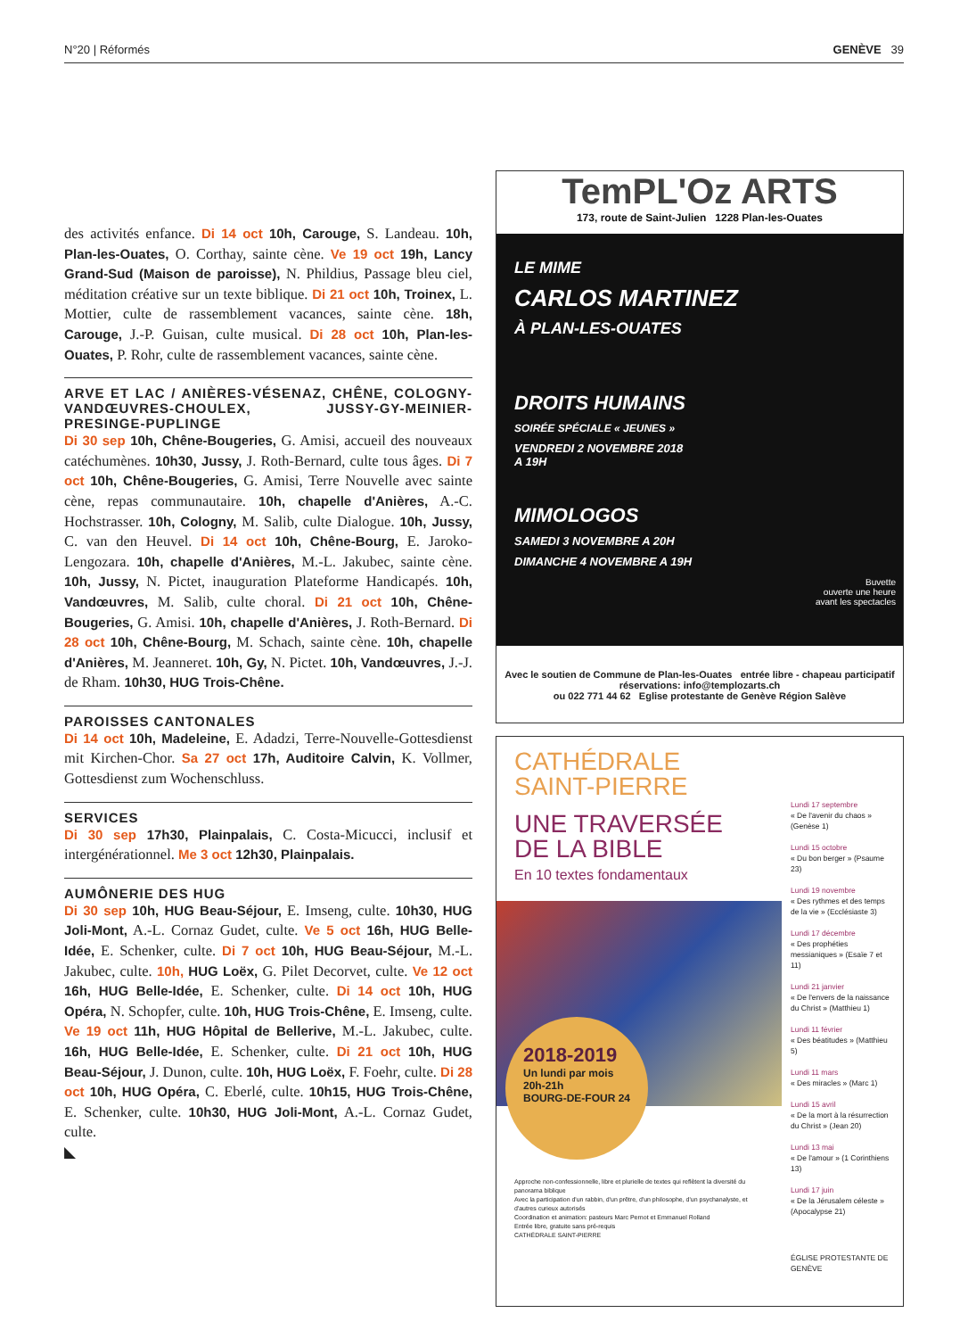N°20 | Réformés GENÈVE 39
des activités enfance. Di 14 oct 10h, Carouge, S. Landeau. 10h, Plan-les-Ouates, O. Corthay, sainte cène. Ve 19 oct 19h, Lancy Grand-Sud (Maison de paroisse), N. Phildius, Passage bleu ciel, méditation créative sur un texte biblique. Di 21 oct 10h, Troinex, L. Mottier, culte de rassemblement vacances, sainte cène. 18h, Carouge, J.-P. Guisan, culte musical. Di 28 oct 10h, Plan-les-Ouates, P. Rohr, culte de rassemblement vacances, sainte cène.
ARVE ET LAC / ANIÈRES-VÉSENAZ, CHÊNE, COLOGNY-VANDŒUVRES-CHOULEX, JUSSY-GY-MEINIER-PRESINGE-PUPLINGE
Di 30 sep 10h, Chêne-Bougeries, G. Amisi, accueil des nouveaux catéchumènes. 10h30, Jussy, J. Roth-Bernard, culte tous âges. Di 7 oct 10h, Chêne-Bougeries, G. Amisi, Terre Nouvelle avec sainte cène, repas communautaire. 10h, chapelle d'Anières, A.-C. Hochstrasser. 10h, Cologny, M. Salib, culte Dialogue. 10h, Jussy, C. van den Heuvel. Di 14 oct 10h, Chêne-Bourg, E. Jaroko-Lengozara. 10h, chapelle d'Anières, M.-L. Jakubec, sainte cène. 10h, Jussy, N. Pictet, inauguration Plateforme Handicapés. 10h, Vandœuvres, M. Salib, culte choral. Di 21 oct 10h, Chêne-Bougeries, G. Amisi. 10h, chapelle d'Anières, J. Roth-Bernard. Di 28 oct 10h, Chêne-Bourg, M. Schach, sainte cène. 10h, chapelle d'Anières, M. Jeanneret. 10h, Gy, N. Pictet. 10h, Vandœuvres, J.-J. de Rham. 10h30, HUG Trois-Chêne.
PAROISSES CANTONALES
Di 14 oct 10h, Madeleine, E. Adadzi, Terre-Nouvelle-Gottesdienst mit Kirchen-Chor. Sa 27 oct 17h, Auditoire Calvin, K. Vollmer, Gottesdienst zum Wochenschluss.
SERVICES
Di 30 sep 17h30, Plainpalais, C. Costa-Micucci, inclusif et intergénérationnel. Me 3 oct 12h30, Plainpalais.
AUMÔNERIE DES HUG
Di 30 sep 10h, HUG Beau-Séjour, E. Imseng, culte. 10h30, HUG Joli-Mont, A.-L. Cornaz Gudet, culte. Ve 5 oct 16h, HUG Belle-Idée, E. Schenker, culte. Di 7 oct 10h, HUG Beau-Séjour, M.-L. Jakubec, culte. 10h, HUG Loëx, G. Pilet Decorvet, culte. Ve 12 oct 16h, HUG Belle-Idée, E. Schenker, culte. Di 14 oct 10h, HUG Opéra, N. Schopfer, culte. 10h, HUG Trois-Chêne, E. Imseng, culte. Ve 19 oct 11h, HUG Hôpital de Bellerive, M.-L. Jakubec, culte. 16h, HUG Belle-Idée, E. Schenker, culte. Di 21 oct 10h, HUG Beau-Séjour, J. Dunon, culte. 10h, HUG Loëx, F. Foehr, culte. Di 28 oct 10h, HUG Opéra, C. Eberlé, culte. 10h15, HUG Trois-Chêne, E. Schenker, culte. 10h30, HUG Joli-Mont, A.-L. Cornaz Gudet, culte.
◣
TemPL'Oz ARTS
173, route de Saint-Julien 1228 Plan-les-Ouates
LE MIME
CARLOS MARTINEZ
À PLAN-LES-OUATES
DROITS HUMAINS
SOIRÉE SPÉCIALE « JEUNES »
VENDREDI 2 NOVEMBRE 2018
A 19H
MIMOLOGOS
SAMEDI 3 NOVEMBRE A 20H
DIMANCHE 4 NOVEMBRE A 19H
Buvette
ouverte une heure
avant les spectacles
Avec le soutien de Commune de Plan-les-Ouates entrée libre - chapeau participatif
réservations: info@templozarts.ch
ou 022 771 44 62 Eglise protestante de Genève Région Salève
CATHÉDRALE
SAINT-PIERRE
UNE TRAVERSÉE
DE LA BIBLE
En 10 textes fondamentaux
2018-2019
Un lundi par mois 20h-21h
BOURG-DE-FOUR 24
Approche non-confessionnelle, libre et plurielle de textes qui reflètent la diversité du panorama biblique
Avec la participation d'un rabbin, d'un prêtre, d'un philosophe, d'un psychanalyste, et d'autres curieux autorisés
Coordination et animation: pasteurs Marc Pernot et Emmanuel Rolland
Entrée libre, gratuite sans pré-requis
CATHÉDRALE SAINT-PIERRE
Lundi 17 septembre
« De l'avenir du chaos » (Genèse 1)
Lundi 15 octobre
« Du bon berger » (Psaume 23)
Lundi 19 novembre
« Des rythmes et des temps de la vie » (Ecclésiaste 3)
Lundi 17 décembre
« Des prophéties messianiques » (Esaïe 7 et 11)
Lundi 21 janvier
« De l'envers de la naissance du Christ » (Matthieu 1)
Lundi 11 février
« Des béatitudes » (Matthieu 5)
Lundi 11 mars
« Des miracles » (Marc 1)
Lundi 15 avril
« De la mort à la résurrection du Christ » (Jean 20)
Lundi 13 mai
« De l'amour » (1 Corinthiens 13)
Lundi 17 juin
« De la Jérusalem céleste » (Apocalypse 21)
ÉGLISE PROTESTANTE DE GENÈVE